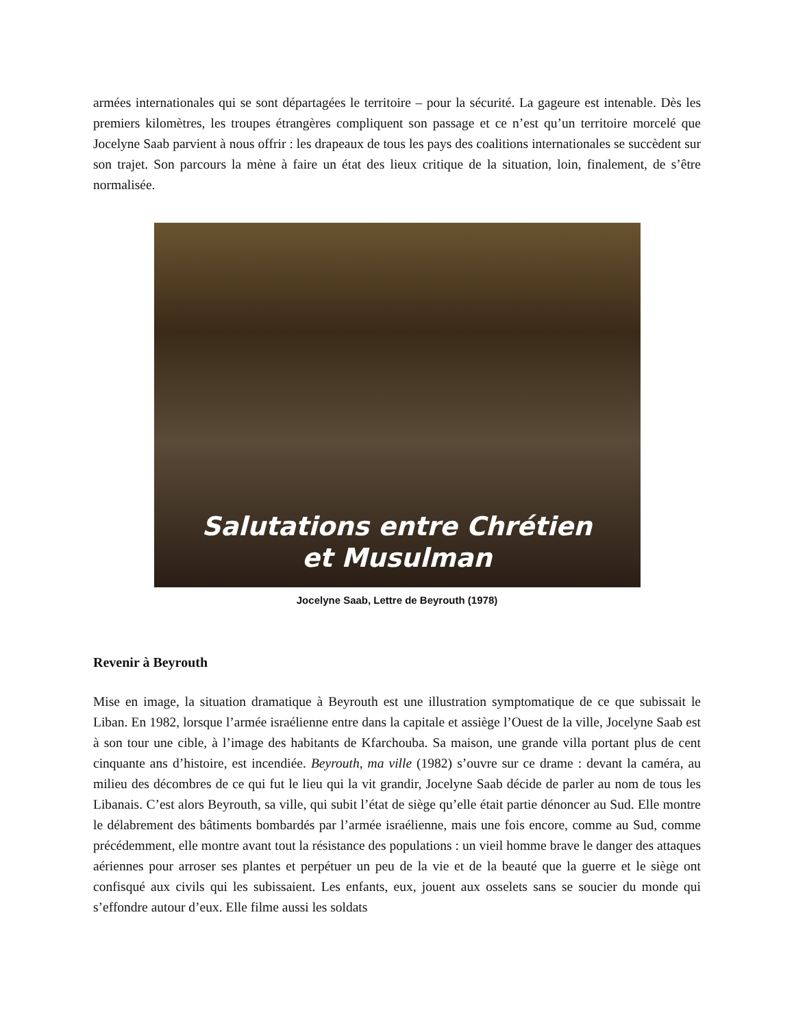armées internationales qui se sont départagées le territoire – pour la sécurité. La gageure est intenable. Dès les premiers kilomètres, les troupes étrangères compliquent son passage et ce n’est qu’un territoire morcelé que Jocelyne Saab parvient à nous offrir : les drapeaux de tous les pays des coalitions internationales se succèdent sur son trajet. Son parcours la mène à faire un état des lieux critique de la situation, loin, finalement, de s’être normalisée.
Salutations entre Chrétien
et Musulman
Jocelyne Saab, Lettre de Beyrouth (1978)
Revenir à Beyrouth
Mise en image, la situation dramatique à Beyrouth est une illustration symptomatique de ce que subissait le Liban. En 1982, lorsque l’armée israélienne entre dans la capitale et assiège l’Ouest de la ville, Jocelyne Saab est à son tour une cible, à l’image des habitants de Kfarchouba. Sa maison, une grande villa portant plus de cent cinquante ans d’histoire, est incendiée. Beyrouth, ma ville (1982) s’ouvre sur ce drame : devant la caméra, au milieu des décombres de ce qui fut le lieu qui la vit grandir, Jocelyne Saab décide de parler au nom de tous les Libanais. C’est alors Beyrouth, sa ville, qui subit l’état de siège qu’elle était partie dénoncer au Sud. Elle montre le délabrement des bâtiments bombardés par l’armée israélienne, mais une fois encore, comme au Sud, comme précédemment, elle montre avant tout la résistance des populations : un vieil homme brave le danger des attaques aériennes pour arroser ses plantes et perpétuer un peu de la vie et de la beauté que la guerre et le siège ont confisqué aux civils qui les subissaient. Les enfants, eux, jouent aux osselets sans se soucier du monde qui s’effondre autour d’eux. Elle filme aussi les soldats